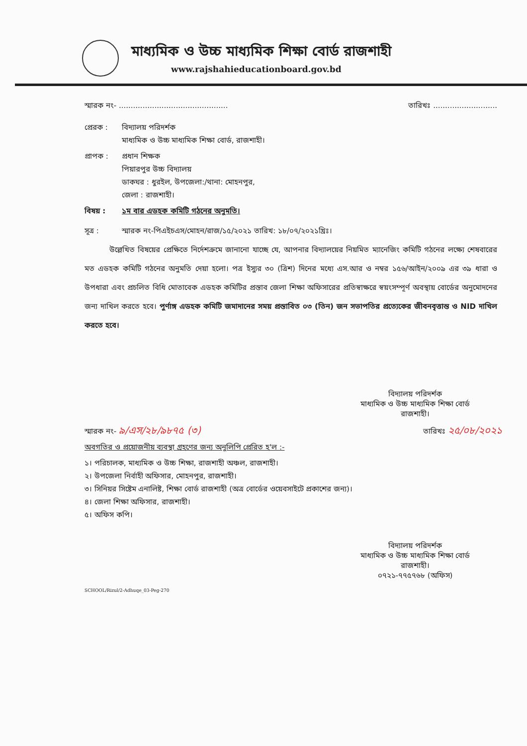মাধ্যমিক ও উচ্চ মাধ্যমিক শিক্ষা বোর্ড রাজশাহী
www.rajshahieducationboard.gov.bd
স্মারক নং- .............................................. তারিখঃ ...........................
প্রেরক : বিদ্যালয় পরিদর্শক
মাধ্যমিক ও উচ্চ মাধ্যমিক শিক্ষা বোর্ড, রাজশাহী।
প্রাপক : প্রধান শিক্ষক
পিয়ারপুর উচ্চ বিদ্যালয়
ডাকঘর : ধুরইল, উপজেলা:/থানা: মোহনপুর,
জেলা : রাজশাহী।
বিষয় : ১ম বার এডহক কমিটি গঠনের অনুমতি।
সূত্র : স্মারক নং-পিএইচএস/মোহন/রাজ/১৫/২০২১ তারিখ: ১৮/০৭/২০২১খ্রিঃ।
উল্লেখিত বিষয়ের প্রেক্ষিতে নির্দেশক্রমে জানানো যাচ্ছে যে, আপনার বিদ্যালয়ের নিয়মিত ম্যানেজিং কমিটি গঠনের লক্ষ্যে শেষবারের মত এডহক কমিটি গঠনের অনুমতি দেয়া হলো। পত্র ইস্যুর ৩০ (ত্রিশ) দিনের মধ্যে এস.আর ও নম্বর ১৫৬/আইন/২০০৯ এর ৩৯ ধারা ও উপধারা এবং প্রচলিত বিধি মোতাবেক এডহক কমিটির প্রস্তাব জেলা শিক্ষা অফিসারের প্রতিস্বাক্ষরে স্বয়ংসম্পূর্ণ অবস্থায় বোর্ডের অনুমোদনের জন্য দাখিল করতে হবে। পুর্ণাঙ্গ এডহক কমিটি জমাদানের সময় প্রস্তাবিত ০৩ (তিন) জন সভাপতির প্রত্যেকের জীবনবৃত্তান্ত ও NID দাখিল করতে হবে।
বিদ্যালয় পরিদর্শক
মাধ্যমিক ও উচ্চ মাধ্যমিক শিক্ষা বোর্ড
রাজশাহী।
স্মারক নং- ৯/এস/২৮/৯৮৭৫ (৩) তারিখঃ ২৫/০৮/২০২১
অবগতির ও প্রয়োজনীয় ব্যবস্থা গ্রহণের জন্য অনুলিপি প্রেরিত হ'ল :-
১। পরিচালক, মাধ্যমিক ও উচ্চ শিক্ষা, রাজশাহী অঞ্চল, রাজশাহী।
২। উপজেলা নির্বাহী অফিসার, মোহনপুর, রাজশাহী।
৩। সিনিয়র সিষ্টেম এনালিষ্ট, শিক্ষা বোর্ড রাজশাহী (অত্র বোর্ডের ওয়েবসাইটে প্রকাশের জন্য)।
৪। জেলা শিক্ষা অফিসার, রাজশাহী।
৫। অফিস কপি।
বিদ্যালয় পরিদর্শক
মাধ্যমিক ও উচ্চ মাধ্যমিক শিক্ষা বোর্ড
রাজশাহী।
০৭২১-৭৭৫৭৬৮ (অফিস)
SCHOOL/Rizul/2-Adhuqe_03-Peg-270